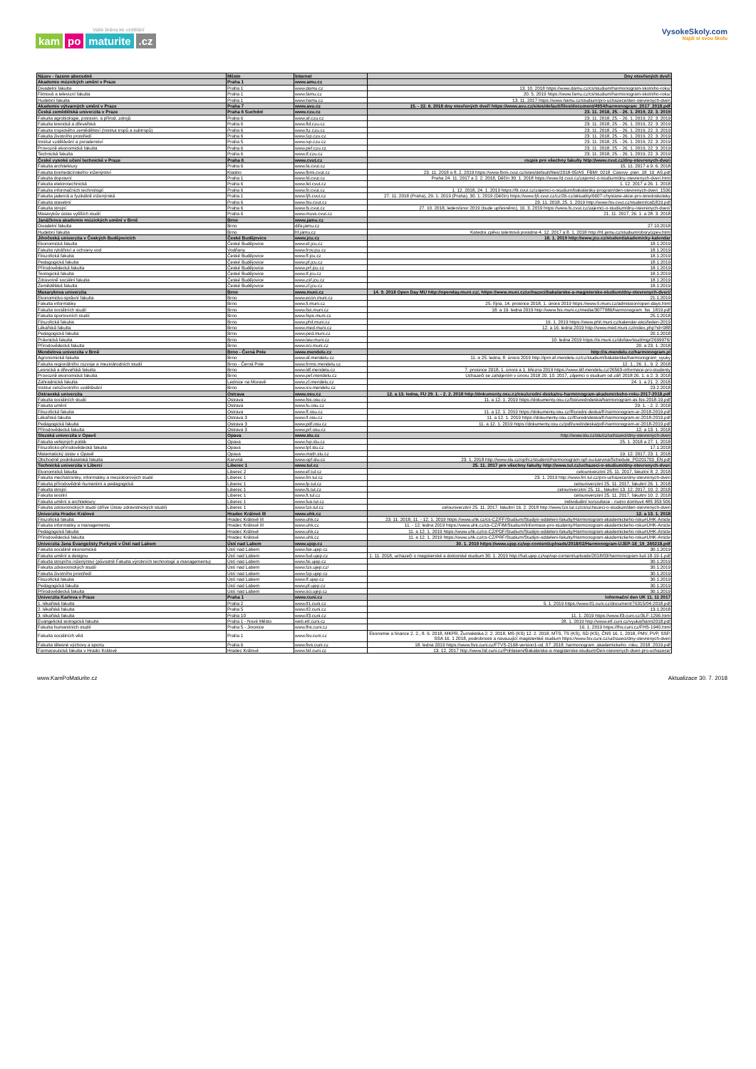Vaše brána ke vzdělání
kam po maturite.cz
VysokeSkoly.com
Najdi si svou školu
| Název - řazeno abecedně | Město | Internet | Dny otevřených dveří |
| --- | --- | --- | --- |
| Akademie múzických umění v Praze | Praha 1 | www.amu.cz | |
| Divadelní fakulta | Praha 1 | www.damu.cz | 13. 10. 2018 https://www.damu.cz/cs/studium/harmonogram-skolniho-roku/ |
| Filmová a televizní fakulta | Praha 1 | www.famu.cz | 20. 5. 2019 https://www.famu.cz/cs/studium/harmonogram-skolniho-roku/ |
| Hudební fakulta | Praha 1 | www.hamu.cz | 13. 11. 2017 https://www.hamu.cz/studium/pro-uchazece/den-otevrenych-dveri |
| Akademie výtvarných umění v Praze | Praha 7 | www.avu.cz | 15. - 22. 6. 2018 dny otevřených dveří https://www.avu.cz/sites/default/files/document/4954/harmonogram_2017_2018.pdf |
| Česká zemědělská univerzita v Praze | Praha 6 Suchdol | www.czu.cz | 23. 11. 2018, 25. - 26. 1. 2019, 22. 3. 2019 |
| Fakulta agrobiologie, potravin. a přírod. zdrojů | Praha 6 | www.af.czu.cz | 23. 11. 2018, 25. - 26. 1. 2019, 22. 3. 2019 |
| Fakulta lesnická a dřevařská | Praha 6 | www.fld.czu.cz | 23. 11. 2018, 25. - 26. 1. 2019, 22. 3. 2019 |
| Fakulta tropického zemědělství (Institut tropů a subtropů) | Praha 6 | www.ftz.czu.cz | 23. 11. 2018, 25. - 26. 1. 2019, 22. 3. 2019 |
| Fakulta životního prostředí | Praha 6 | www.fzp.czu.cz | 23. 11. 2018, 25. - 26. 1. 2019, 22. 3. 2019 |
| Institut vzdělávání a poradenství | Praha 5 | www.ivp.czu.cz | 23. 11. 2018, 25. - 26. 1. 2019, 22. 3. 2019 |
| Provozně ekonomická fakulta | Praha 6 | www.pef.czu.cz | 23. 11. 2018, 25. - 26. 1. 2019, 22. 3. 2019 |
| Technická fakulta | Praha 6 | www.tf.czu.cz | 23. 11. 2018, 25. - 26. 1. 2019, 22. 3. 2019 |
| České vysoké učení technické v Praze | Praha 6 | www.cvut.cz | rozpis pro všechny fakulty http://www.cvut.cz/dny-otevrenych-dveri |
| Fakulta architektury | Praha 6 | www.fa.cvut.cz | 15. 11. 2017 a 9. 6. 2018 |
| Fakulta biomedicínského inženýrství | Kladno | www.fbmi.cvut.cz | 23. 11. 2018 a 8. 2. 2019 https://www.fbmi.cvut.cz/sites/default/files/2018-05/AS_FBMI_0218_Casovy_plan_18_19_AS.pdf |
| Fakulta dopravní | Praha 1 | www.fd.cvut.cz | Praha 24. 11. 2017 a 2. 2. 2018, Děčín 30. 1. 2018 https://www.fd.cvut.cz/zajemci-o-studium/dny-otevrenych-dveri.html |
| Fakulta elektrotechnická | Praha 6 | www.fel.cvut.cz | 1. 12. 2017 a 26. 1. 2018 |
| Fakulta informačních technologií | Praha 6 | www.fit.cvut.cz | 1. 12. 2018, 24. 1. 2019 https://fit.cvut.cz/zajemci-o-studium/bakalarsky-program/den-otevrenych-dveri_1596 |
| Fakulta jaderná a fyzikálně inženýrská | Praha 1 | www.fjfi.cvut.cz | 27. 11. 2018 (Praha), 29. 1. 2019 (Praha), 30. 1. 2019 (Děčín) https://www.fjfi.cvut.cz/cz/26-cz/aktuality/6607-chystane-akce-pro-stredoskolaky |
| Fakulta stavební | Praha 6 | www.fsv.cvut.cz | 23. 11. 2018, 25. 1. 2019 http://www.fsv.cvut.cz/student/cal1819.pdf |
| Fakulta strojní | Praha 6 | www.fs.cvut.cz | 27. 10. 2018, leden/únor 2019 (bude upřesněno), 16. 3. 2019 https://www.fs.cvut.cz/zajemci-o-studium/dny-otevrenych-dveri/ |
| Masarykův ústav vyšších studií | Praha 6 | www.muvs.cvut.cz | 21. 11. 2017, 26. 1. a 28. 3. 2018 |
| Janáčkova akademie múzických umění v Brně | Brno | www.jamu.cz | |
| Divadelní fakulta | Brno | difa.jamu.cz | 27.10.2018 |
| Hudební fakulta | Brno | hf.jamu.cz | Katedra zpěvu talentová poradna 4. 12. 2017 a 8. 1. 2018 http://hf.jamu.cz/studium/obory/zpev.html |
| Jihočeská univerzita v Českých Budějovicích | České Budějovice | www.jcu.cz | 18. 1. 2019 http://www.jcu.cz/student/akademicky-kalendar |
| Ekonomická fakulta | České Budějovice | www.ef.jcu.cz | 18.1.2019 |
| Fakulta rybářství a ochrany vod | Vodňany | www.frov.jcu.cz | 18.1.2019 |
| Filozofická fakulta | České Budějovice | www.ff.jcu.cz | 18.1.2019 |
| Pedagogická fakulta | České Budějovice | www.pf.jcu.cz | 18.1.2019 |
| Přírodovědecká fakulta | České Budějovice | www.prf.jcu.cz | 18.1.2019 |
| Teologická fakulta | České Budějovice | www.tf.jcu.cz | 18.1.2019 |
| Zdravotně sociální fakulta | České Budějovice | www.zsf.jcu.cz | 18.1.2019 |
| Zemědělská fakulta | České Budějovice | www.zf.jcu.cz | 18.1.2019 |
| Masarykova univerzita | Brno | www.muni.cz | 14. 9. 2018 Open Day MU http://openday.muni.cz/, https://www.muni.cz/uchazeci/bakalarske-a-magisterske-studium/dny-otevrenych-dveri/ |
| Ekonomicko-správní fakulta | Brno | www.econ.muni.cz | 21.1.2019 |
| Fakulta informatiky | Brno | www.fi.muni.cz | 25. října, 14. prosince 2018, 1. února 2019 https://www.fi.muni.cz/admission/open-days.html |
| Fakulta sociálních studií | Brno | www.fss.muni.cz | 18. a 19. ledna 2019 http://www.fss.muni.cz/media/3077086/harmonogram_fss_1819.pdf |
| Fakulta sportovních studií | Brno | www.fsps.muni.cz | 25.1.2018 |
| Filozofická fakulta | Brno | www.phil.muni.cz | 19. 1. 2019 https://www.phil.muni.cz/kalendar-akci/leden-2019 |
| Lékařská fakulta | Brno | www.med.muni.cz | 12. a 16. ledna 2019 http://www.med.muni.cz/index.php?id=988 |
| Pedagogická fakulta | Brno | www.ped.muni.cz | 20.1.2018 |
| Právnická fakulta | Brno | www.law.muni.cz | 10. ledna 2019 https://is.muni.cz/do/law/stud/mgr/2699976/ |
| Přírodovědecká fakulta | Brno | www.sci.muni.cz | 20. a 23. 1. 2018 |
| Mendelova univerzita v Brně | Brno - Černá Pole | www.mendelu.cz | http://is.mendelu.cz/harmonogram.pl |
| Agronomická fakulta | Brno | www.af.mendelu.cz | 11. a 25. ledna, 8. února 2019 http://ipm.af.mendelu.cz/cz/studium/bakalarske/harmonogram_vyuky |
| Fakulta regionálního rozvoje a mezinárodních studií | Brno - Černá Pole | www.frrms.mendelu.cz | 12. 1., 26. 1., 9. 2. 2018 |
| Lesnická a dřevařská fakulta | Brno | www.ldf.mendelu.cz | 7. prosince 2018, 1. února a 1. března 2019 https://www.ldf.mendelu.cz/26563-informace-pro-studenty |
| Provozně ekonomická fakulta | Brno | www.pef.mendelu.cz | Uchazeči se zahájením v únoru 2018 20. 10. 2017, zájemci o studium od září 2018 26. 1. a 2. 3. 2018 |
| Zahradnická fakulta | Lednice na Moravě | www.zf.mendelu.cz | 24. 1. a 21. 2. 2018 |
| Institut celoživotního vzdělávání | Brno | www.icv.mendelu.cz | 23.2.2018 |
| Ostravská univerzita | Ostrava | www.osu.cz | 12. a 13. ledna, FU 29. 1. - 2. 2. 2018 http://dokumenty.osu.cz/osu/uredni-deska/ou-harmonogram-akademickeho-roku-2017-2018.pdf |
| Fakulta sociálních studií | Ostrava | www.fss.osu.cz | 11. a 12. 1. 2019 https://dokumenty.osu.cz/fss/uredndeska/harmonogram-as-fss-2018-19.pdf |
| Fakulta umění | Ostrava | www.fu.osu.cz | 29. 1. - 2. 2. 2018 |
| Filozofická fakulta | Ostrava | www.ff.osu.cz | 11. a 12. 1. 2019 https://dokumenty.osu.cz/ff/uredni-deska/ff-harmonogram-ar-2018-2019.pdf |
| Lékařská fakulta | Ostrava 3 | www.lf.osu.cz | 11. a 12. 1. 2019 https://dokumenty.osu.cz/lf/uredndeska/lf-harmonogram-ar-2018-2019.pdf |
| Pedagogická fakulta | Ostrava 3 | www.pdf.osu.cz | 11. a 12. 1. 2019 https://dokumenty.osu.cz/pdf/uredndeska/pdf-harmonogram-ar-2018-2019.pdf |
| Přírodovědecká fakulta | Ostrava 3 | www.prf.osu.cz | 12. a 13. 1. 2018 |
| Slezská univerzita v Opavě | Opava | www.slu.cz | http://www.slu.cz/slu/cz/uchazeci/dny-otevrenych-dveri |
| Fakulta veřejných politik | Opava | www.fvp.slu.cz | 25. 1. 2018 a 27. 1. 2018 |
| Filozoficko-přírodovědecká fakulta | Opava | www.fpf.slu.cz | 17.1.2018 |
| Matematický ústav v Opavě | Opava | www.math.slu.cz | 19. 12. 2017, 23. 1. 2018 |
| Obchodně podnikatelská fakulta | Karviná | www.opf.slu.cz | 23. 1. 2018 http://www.slu.cz/opf/cz/studenti/harmonogram-opf-su-karvina/Schedule_PD201703_EN.pdf |
| Technická univerzita v Liberci | Liberec 1 | www.tul.cz | 25. 11. 2017 pro všechny fakulty http://www.tul.cz/uchazeci-o-studium/dny-otevrenych-dveri |
| Ekonomická fakulta | Liberec 2 | www.ef.tul.cz | celouniverzitní 25. 11. 2017, fakultní 8. 2. 2018 |
| Fakulta mechatroniky, informatiky a mezioborových studií | Liberec 1 | www.fm.tul.cz | 23. 1. 2019 http://www.fm.tul.cz/pro-uchazece/dny-otevrenych-dveri |
| Fakulta přírodovědně-humanitní a pedagogická | Liberec 1 | www.fp.tul.cz | celouniverzitní 25. 11. 2017, fakultní 26. 1. 2018 |
| Fakulta strojní | Liberec 1 | www.fs.tul.cz | celouniverzitní 25. 11., fakultní 13. 12. 2017, 10. 2. 2018 |
| Fakulta textilní | Liberec 1 | www.ft.tul.cz | celouniverzitní 25. 11. 2017, fakultní 10. 2. 2018 |
| Fakulta umění a architektury | Liberec 1 | www.fua.tul.cz | individuální konzultace - nutno domluvit 485 353 506 |
| Fakulta zdravotnických studií (dříve Ústav zdravotnických studií) | Liberec 1 | www.fzs.tul.cz | celouniverzitní 25. 11. 2017, fakultní 16. 2. 2018 http://www.fzs.tul.cz/cs/uchazeci-o-studium/den-otevrenych-dveri |
| Univerzita Hradec Králové | Hradec Králové III | www.uhk.cz | 12. a 13. 1. 2018 |
| Filozofická fakulta | Hradec Králové III | www.uhk.cz | 23. 11. 2018, 11. - 12. 1. 2019 https://www.uhk.cz/cs-CZ/FF/Studium/Studijni-oddeleni-fakulty/Harmonogram-akademickeho-roku#UHK-Article |
| Fakulta informatiky a managementu | Hradec Králové III | www.uhk.cz | 11. - 12. ledna 2019 https://www.uhk.cz/cs-CZ/FIM/Studium/Informace-pro-studenty/Harmonogram-akademickeho-roku#UHK-Article |
| Pedagogická fakulta | Hradec Králové | www.uhk.cz | 11. a 12. 1. 2019 https://www.uhk.cz/cs-CZ/PDF/Studium/Studijni-oddeleni-fakulty/Harmonogram-akademickeho-roku#UHK-Article |
| Přírodovědecká fakulta | Hradec Králové | www.uhk.cz | 11. a 12. 1. 2019 https://www.uhk.cz/cs-CZ/PRF/Studium/Studijni-oddeleni-fakulty/Harmonogram-akademickeho-roku#UHK-Article |
| Univerzita Jana Evangelisty Purkyně v Ústí nad Labem | Ústí nad Labem | www.ujep.cz | 30. 1. 2019 https://www.ujep.cz/wp-content/uploads/2018/02/Harmonogram-UJEP-18_19_260218.pdf |
| Fakulta sociálně ekonomická | Ústí nad Labem | www.fse.ujep.cz | 30.1.2019 |
| Fakulta umění a designu | Ústí nad Labem | www.fud.ujep.cz | 1. 11. 2018, uchazeči o magisterské a doktorské studium 30. 1. 2019 http://fud.ujep.cz/wp/wp-content/uploads/2018/03/harmonogram-fud-18-19-1.pdf |
| Fakulta strojního inženýrství (původně Fakulta výrobních technologií a managementu) | Ústí nad Labem | www.fsi.ujep.cz | 30.1.2019 |
| Fakulta zdravotnických studií | Ústí nad Labem | www.fzs.ujep.cz/ | 30.1.2019 |
| Fakulta životního prostředí | Ústí nad Labem | www.fzp.ujep.cz | 30.1.2019 |
| Filozofická fakulta | Ústí nad Labem | www.ff.ujep.cz | 30.1.2019 |
| Pedagogická fakulta | Ústí nad Labem | www.pf.ujep.cz | 30.1.2019 |
| Přírodovědecká fakulta | Ústí nad Labem | www.sci.ujep.cz | 30.1.2019 |
| Univerzita Karlova v Praze | Praha 1 | www.cuni.cz | Informační den UK 11. 11 2017 |
| 1. lékařská fakulta | Praha 2 | www.lf1.cuni.cz | 5. 1. 2019 https://www.lf1.cuni.cz/document/76315/04-2018.pdf |
| 2. lékařská fakulta | Praha 5 | www.lf2.cuni.cz | 13.1.2018 |
| 3. lékařská fakulta | Praha 10 | www.lf3.cuni.cz | 11. 1. 2019 https://www.lf3.cuni.cz/3LF-1296.html |
| Evangelická teologická fakulta | Praha 1 - Nové Město | web.etf.cuni.cz | 28. 1. 2019 http://www.etf.cuni.cz/vyuka/harm2018.pdf |
| Fakulta humanitních studií | Praha 5 - Jinonice | www.fhs.cuni.cz | 16. 1. 2019 https://fhs.cuni.cz/FHS-1940.html |
| Fakulta sociálních věd | Praha 1 | www.fsv.cuni.cz | Ekonomie a finance 2. 2., 8. 6. 2018, MKPR, Žurnalistika 2. 2. 2018, MS (KS) 12. 2. 2018, MTS, TS (KS), SD (KS), ČNS 16. 1. 2018, PMV, PVP, SSP, SSA 16. 1 2018, podrobnosti a navazující magisterské studium https://www.fsv.cuni.cz/uchazeci/dny-otevrenych-dveri |
| Fakulta tělesné výchovy a sportu | Praha 6 | www.ftvs.cuni.cz | 18. ledna 2019 https://www.ftvs.cuni.cz/FTVS-2168-version1-od_07_2018_harmonogram_akademickeho_roku_2018_2019.pdf |
| Farmaceutická fakulta v Hradci Králové | Hradec Králové | www.faf.cuni.cz | 13. 12. 2017 http://www.faf.cuni.cz/Prihlaseni/Bakalarske-a-magisterske-studium/Den-otevrenych-dveri-pro-uchazece/ |
www.KamPoMaturite.cz Aktualizace 30. 7. 2018